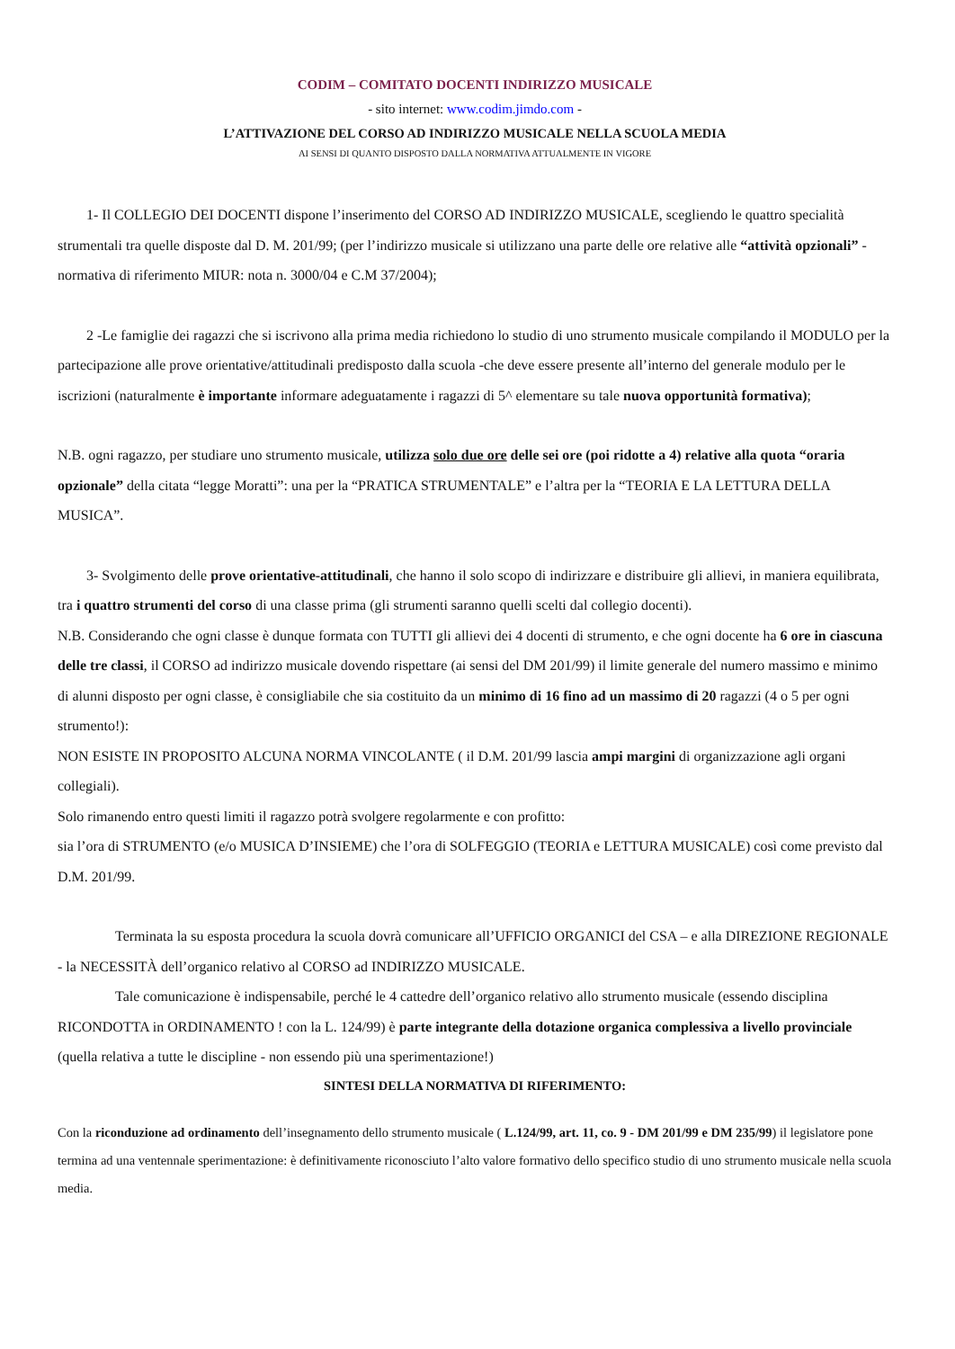CODIM – COMITATO DOCENTI INDIRIZZO MUSICALE
- sito internet: www.codim.jimdo.com -
L’ATTIVAZIONE DEL CORSO AD INDIRIZZO MUSICALE NELLA SCUOLA MEDIA
AI SENSI DI QUANTO DISPOSTO DALLA NORMATIVA ATTUALMENTE IN VIGORE
1- Il COLLEGIO DEI DOCENTI dispone l’inserimento del CORSO AD INDIRIZZO MUSICALE, scegliendo le quattro specialità strumentali tra quelle disposte dal D. M. 201/99; (per l’indirizzo musicale si utilizzano una parte delle ore relative alle “attività opzionali” -normativa di riferimento MIUR: nota n. 3000/04 e C.M 37/2004);
2 -Le famiglie dei ragazzi che si iscrivono alla prima media richiedono lo studio di uno strumento musicale compilando il MODULO per la partecipazione alle prove orientative/attitudinali predisposto dalla scuola -che deve essere presente all’interno del generale modulo per le iscrizioni (naturalmente è importante informare adeguatamente i ragazzi di 5^ elementare su tale nuova opportunità formativa);
N.B. ogni ragazzo, per studiare uno strumento musicale, utilizza solo due ore delle sei ore (poi ridotte a 4) relative alla quota “oraria opzionale” della citata “legge Moratti”: una per la “PRATICA STRUMENTALE” e l’altra per la “TEORIA E LA LETTURA DELLA MUSICA”.
3- Svolgimento delle prove orientative-attitudinali, che hanno il solo scopo di indirizzare e distribuire gli allievi, in maniera equilibrata, tra i quattro strumenti del corso di una classe prima (gli strumenti saranno quelli scelti dal collegio docenti).
N.B. Considerando che ogni classe è dunque formata con TUTTI gli allievi dei 4 docenti di strumento, e che ogni docente ha 6 ore in ciascuna delle tre classi, il CORSO ad indirizzo musicale dovendo rispettare (ai sensi del DM 201/99) il limite generale del numero massimo e minimo di alunni disposto per ogni classe, è consigliabile che sia costituito da un minimo di 16 fino ad un massimo di 20 ragazzi (4 o 5 per ogni strumento!):
NON ESISTE IN PROPOSITO ALCUNA NORMA VINCOLANTE ( il D.M. 201/99 lascia ampi margini di organizzazione agli organi collegiali).
Solo rimanendo entro questi limiti il ragazzo potrà svolgere regolarmente e con profitto:
sia l’ora di STRUMENTO (e/o MUSICA D’INSIEME) che l’ora di SOLFEGGIO (TEORIA e LETTURA MUSICALE) così come previsto dal D.M. 201/99.
Terminata la su esposta procedura la scuola dovrà comunicare all’UFFICIO ORGANICI del CSA – e alla DIREZIONE REGIONALE - la NECESSITÀ dell’organico relativo al CORSO ad INDIRIZZO MUSICALE.
Tale comunicazione è indispensabile, perché le 4 cattedre dell’organico relativo allo strumento musicale (essendo disciplina RICONDOTTA in ORDINAMENTO ! con la L. 124/99) è parte integrante della dotazione organica complessiva a livello provinciale (quella relativa a tutte le discipline - non essendo più una sperimentazione!)
SINTESI DELLA NORMATIVA DI RIFERIMENTO:
Con la riconduzione ad ordinamento dell’insegnamento dello strumento musicale ( L.124/99, art. 11, co. 9 - DM 201/99 e DM 235/99) il legislatore pone termina ad una ventennale sperimentazione: è definitivamente riconosciuto l’alto valore formativo dello specifico studio di uno strumento musicale nella scuola media.